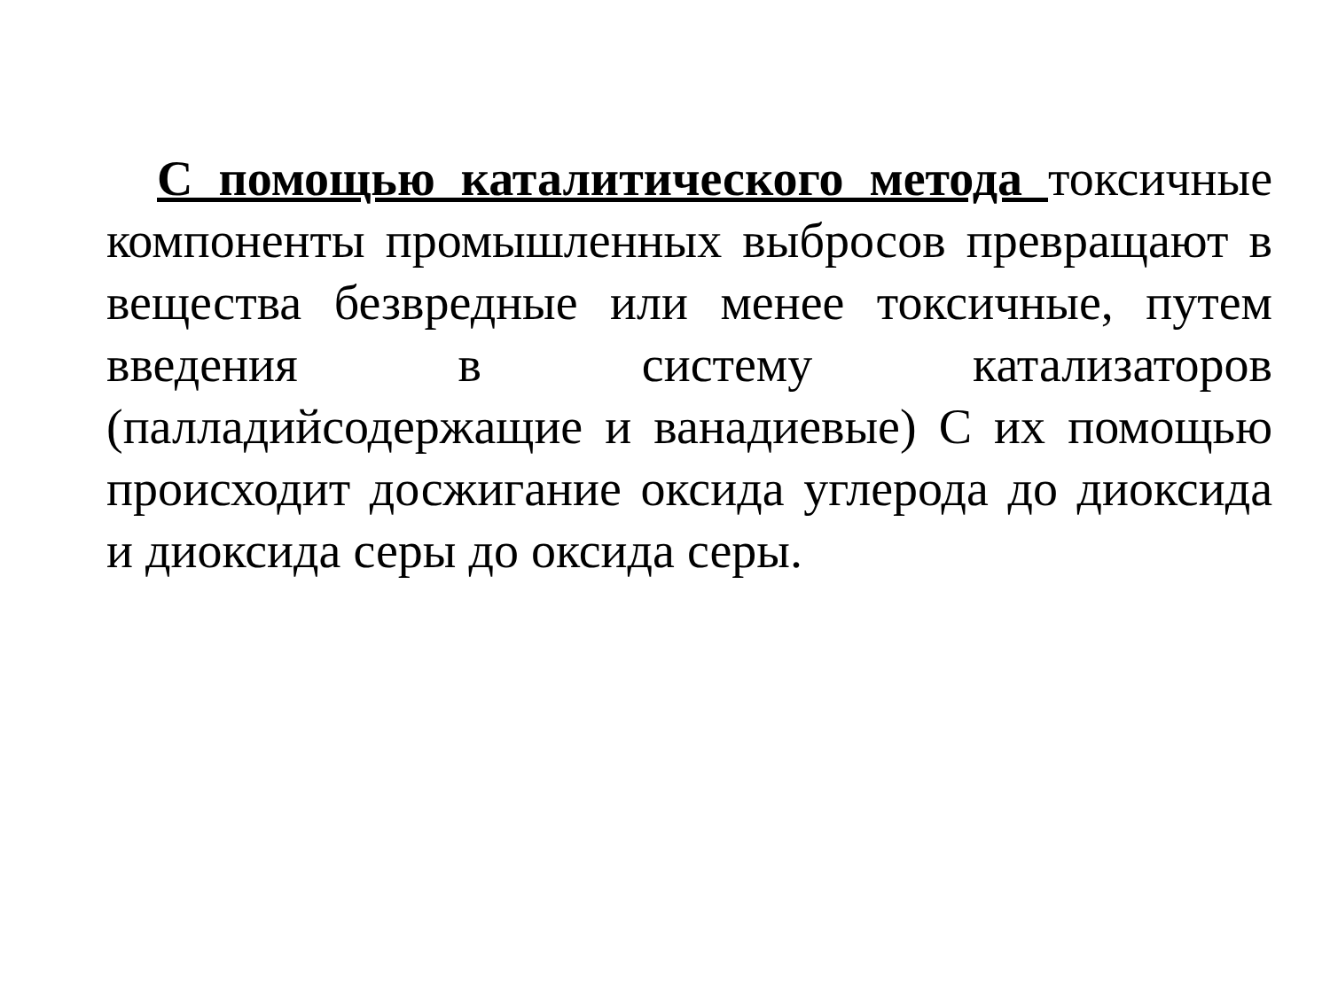С помощью каталитического метода токсичные компоненты промышленных выбросов превращают в вещества безвредные или менее токсичные, путем введения в систему катализаторов (палладийсодержащие и ванадиевые) С их помощью происходит досжигание оксида углерода до диоксида и диоксида серы до оксида серы.